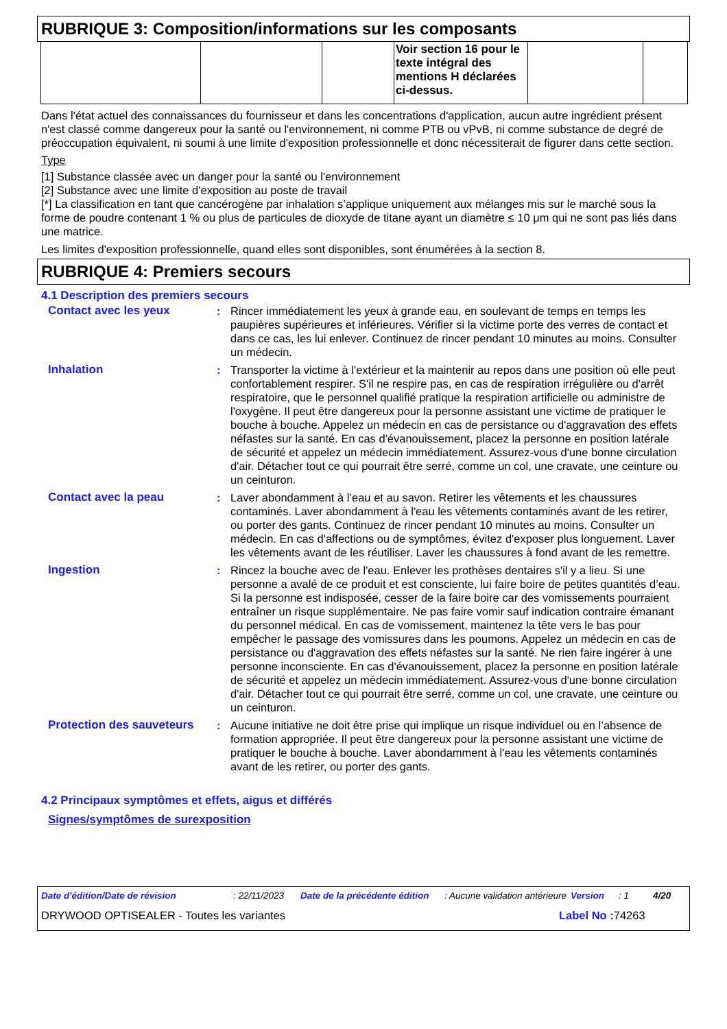RUBRIQUE 3: Composition/informations sur les composants
| | | | Voir section 16 pour le texte intégral des mentions H déclarées ci-dessus. | | |
Dans l'état actuel des connaissances du fournisseur et dans les concentrations d'application, aucun autre ingrédient présent n'est classé comme dangereux pour la santé ou l'environnement, ni comme PTB ou vPvB, ni comme substance de degré de préoccupation équivalent, ni soumi à une limite d'exposition professionnelle et donc nécessiterait de figurer dans cette section.
Type
[1] Substance classée avec un danger pour la santé ou l'environnement
[2] Substance avec une limite d'exposition au poste de travail
[*] La classification en tant que cancérogène par inhalation s’applique uniquement aux mélanges mis sur le marché sous la forme de poudre contenant 1 % ou plus de particules de dioxyde de titane ayant un diamètre ≤ 10 μm qui ne sont pas liés dans une matrice.
Les limites d'exposition professionnelle, quand elles sont disponibles, sont énumérées à la section 8.
RUBRIQUE 4: Premiers secours
4.1 Description des premiers secours
Contact avec les yeux : Rincer immédiatement les yeux à grande eau, en soulevant de temps en temps les paupières supérieures et inférieures. Vérifier si la victime porte des verres de contact et dans ce cas, les lui enlever. Continuez de rincer pendant 10 minutes au moins. Consulter un médecin.
Inhalation : Transporter la victime à l'extérieur et la maintenir au repos dans une position où elle peut confortablement respirer. S'il ne respire pas, en cas de respiration irrégulière ou d'arrêt respiratoire, que le personnel qualifié pratique la respiration artificielle ou administre de l'oxygène. Il peut être dangereux pour la personne assistant une victime de pratiquer le bouche à bouche. Appelez un médecin en cas de persistance ou d'aggravation des effets néfastes sur la santé. En cas d'évanouissement, placez la personne en position latérale de sécurité et appelez un médecin immédiatement. Assurez-vous d'une bonne circulation d'air. Détacher tout ce qui pourrait être serré, comme un col, une cravate, une ceinture ou un ceinturon.
Contact avec la peau : Laver abondamment à l’eau et au savon. Retirer les vêtements et les chaussures contaminés. Laver abondamment à l'eau les vêtements contaminés avant de les retirer, ou porter des gants. Continuez de rincer pendant 10 minutes au moins. Consulter un médecin. En cas d'affections ou de symptômes, évitez d'exposer plus longuement. Laver les vêtements avant de les réutiliser. Laver les chaussures à fond avant de les remettre.
Ingestion : Rincez la bouche avec de l'eau. Enlever les prothèses dentaires s'il y a lieu. Si une personne a avalé de ce produit et est consciente, lui faire boire de petites quantités d’eau. Si la personne est indisposée, cesser de la faire boire car des vomissements pourraient entraîner un risque supplémentaire. Ne pas faire vomir sauf indication contraire émanant du personnel médical. En cas de vomissement, maintenez la tête vers le bas pour empêcher le passage des vomissures dans les poumons. Appelez un médecin en cas de persistance ou d'aggravation des effets néfastes sur la santé. Ne rien faire ingérer à une personne inconsciente. En cas d'évanouissement, placez la personne en position latérale de sécurité et appelez un médecin immédiatement. Assurez-vous d'une bonne circulation d'air. Détacher tout ce qui pourrait être serré, comme un col, une cravate, une ceinture ou un ceinturon.
Protection des sauveteurs
: Aucune initiative ne doit être prise qui implique un risque individuel ou en l’absence de formation appropriée. Il peut être dangereux pour la personne assistant une victime de pratiquer le bouche à bouche. Laver abondamment à l'eau les vêtements contaminés avant de les retirer, ou porter des gants.
4.2 Principaux symptômes et effets, aigus et différés
Signes/symptômes de surexposition
Date d'édition/Date de révision: 22/11/2023 Date de la précédente édition: Aucune validation antérieure Version: 1 4/20
DRYWOOD OPTISEALER - Toutes les variantes Label No : 74263